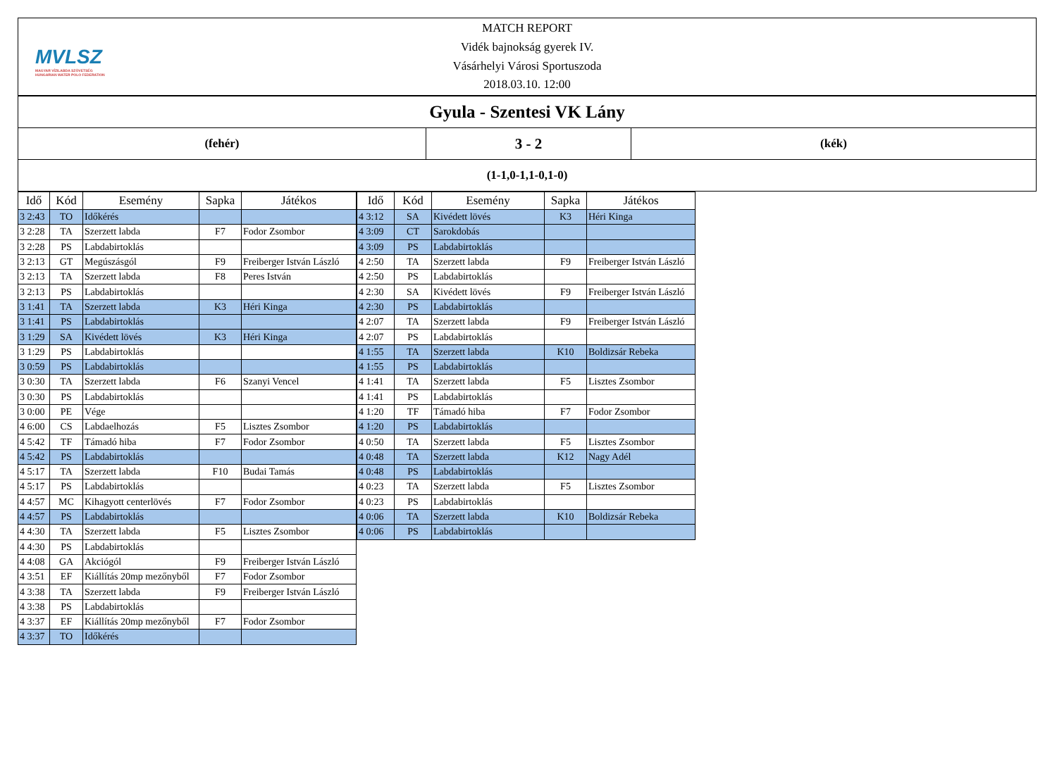MVLSZ
MAGYAR VÍZILABDA SZÖVETSÉG
HUNGARIAN WATER POLO FEDERATION
| MATCH REPORT Vidék bajnokság gyerek IV. Vásárhelyi Városi Sportuszoda 2018.03.10. 12:00 | | |
| Gyula - Szentesi VK Lány | | |
| (fehér) | 3 - 2 | (kék) |
| (1-1,0-1,1-0,1-0) | | |
| Idő | Kód | Esemény | Sapka | Játékos |
| --- | --- | --- | --- | --- |
| 3 2:43 | TO | Időkérés | | |
| 3 2:28 | TA | Szerzett labda | F7 | Fodor Zsombor |
| 3 2:28 | PS | Labdabirtoklás | | |
| 3 2:13 | GT | Megúszásgól | F9 | Freiberger István László |
| 3 2:13 | TA | Szerzett labda | F8 | Peres István |
| 3 2:13 | PS | Labdabirtoklás | | |
| 3 1:41 | TA | Szerzett labda | K3 | Héri Kinga |
| 3 1:41 | PS | Labdabirtoklás | | |
| 3 1:29 | SA | Kivédett lövés | K3 | Héri Kinga |
| 3 1:29 | PS | Labdabirtoklás | | |
| 3 0:59 | PS | Labdabirtoklás | | |
| 3 0:30 | TA | Szerzett labda | F6 | Szanyi Vencel |
| 3 0:30 | PS | Labdabirtoklás | | |
| 3 0:00 | PE | Vége | | |
| 4 6:00 | CS | Labdaelhozás | F5 | Lisztes Zsombor |
| 4 5:42 | TF | Támadó hiba | F7 | Fodor Zsombor |
| 4 5:42 | PS | Labdabirtoklás | | |
| 4 5:17 | TA | Szerzett labda | F10 | Budai Tamás |
| 4 5:17 | PS | Labdabirtoklás | | |
| 4 4:57 | MC | Kihagyott centerlövés | F7 | Fodor Zsombor |
| 4 4:57 | PS | Labdabirtoklás | | |
| 4 4:30 | TA | Szerzett labda | F5 | Lisztes Zsombor |
| 4 4:30 | PS | Labdabirtoklás | | |
| 4 4:08 | GA | Akciógól | F9 | Freiberger István László |
| 4 3:51 | EF | Kiállítás 20mp mezőnyből | F7 | Fodor Zsombor |
| 4 3:38 | TA | Szerzett labda | F9 | Freiberger István László |
| 4 3:38 | PS | Labdabirtoklás | | |
| 4 3:37 | EF | Kiállítás 20mp mezőnyből | F7 | Fodor Zsombor |
| 4 3:37 | TO | Időkérés | | |
| Idő | Kód | Esemény | Sapka | Játékos |
| --- | --- | --- | --- | --- |
| 4 3:12 | SA | Kivédett lövés | K3 | Héri Kinga |
| 4 3:09 | CT | Sarokdobás | | |
| 4 3:09 | PS | Labdabirtoklás | | |
| 4 2:50 | TA | Szerzett labda | F9 | Freiberger István László |
| 4 2:50 | PS | Labdabirtoklás | | |
| 4 2:30 | SA | Kivédett lövés | F9 | Freiberger István László |
| 4 2:30 | PS | Labdabirtoklás | | |
| 4 2:07 | TA | Szerzett labda | F9 | Freiberger István László |
| 4 2:07 | PS | Labdabirtoklás | | |
| 4 1:55 | TA | Szerzett labda | K10 | Boldizsár Rebeka |
| 4 1:55 | PS | Labdabirtoklás | | |
| 4 1:41 | TA | Szerzett labda | F5 | Lisztes Zsombor |
| 4 1:41 | PS | Labdabirtoklás | | |
| 4 1:20 | TF | Támadó hiba | F7 | Fodor Zsombor |
| 4 1:20 | PS | Labdabirtoklás | | |
| 4 0:50 | TA | Szerzett labda | F5 | Lisztes Zsombor |
| 4 0:48 | TA | Szerzett labda | K12 | Nagy Adél |
| 4 0:48 | PS | Labdabirtoklás | | |
| 4 0:23 | TA | Szerzett labda | F5 | Lisztes Zsombor |
| 4 0:23 | PS | Labdabirtoklás | | |
| 4 0:06 | TA | Szerzett labda | K10 | Boldizsár Rebeka |
| 4 0:06 | PS | Labdabirtoklás | | |